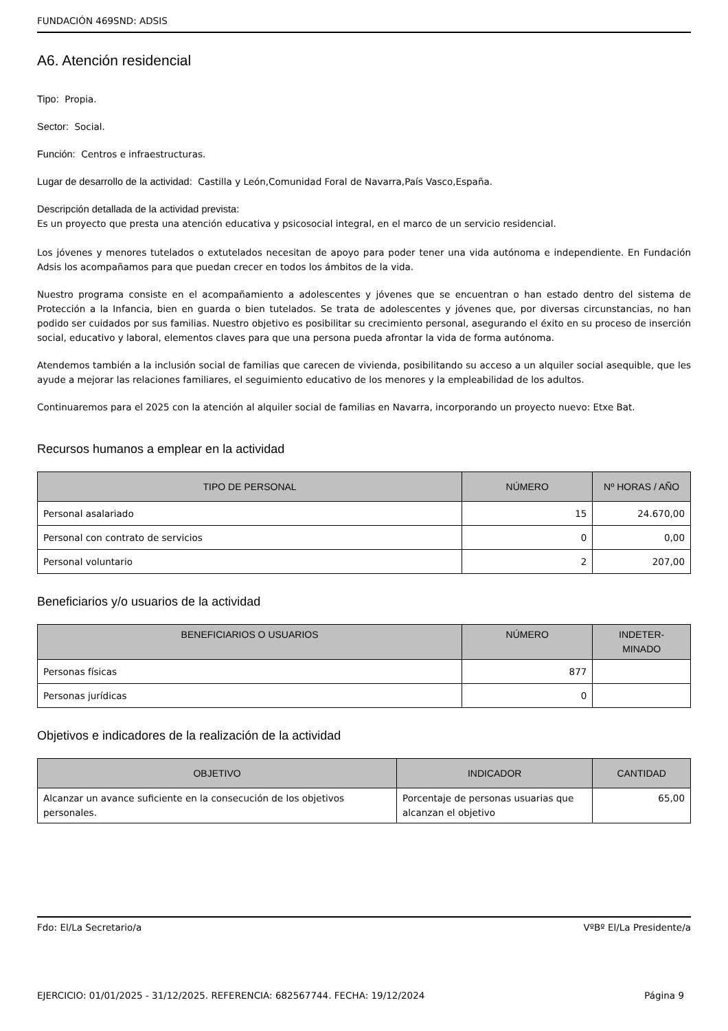FUNDACIÓN 469SND: ADSIS
A6. Atención residencial
Tipo: Propia.
Sector: Social.
Función: Centros e infraestructuras.
Lugar de desarrollo de la actividad: Castilla y León,Comunidad Foral de Navarra,País Vasco,España.
Descripción detallada de la actividad prevista:
Es un proyecto que presta una atención educativa y psicosocial integral, en el marco de un servicio residencial.
Los jóvenes y menores tutelados o extutelados necesitan de apoyo para poder tener una vida autónoma e independiente. En Fundación Adsis los acompañamos para que puedan crecer en todos los ámbitos de la vida.
Nuestro programa consiste en el acompañamiento a adolescentes y jóvenes que se encuentran o han estado dentro del sistema de Protección a la Infancia, bien en guarda o bien tutelados. Se trata de adolescentes y jóvenes que, por diversas circunstancias, no han podido ser cuidados por sus familias. Nuestro objetivo es posibilitar su crecimiento personal, asegurando el éxito en su proceso de inserción social, educativo y laboral, elementos claves para que una persona pueda afrontar la vida de forma autónoma.
Atendemos también a la inclusión social de familias que carecen de vivienda, posibilitando su acceso a un alquiler social asequible, que les ayude a mejorar las relaciones familiares, el seguimiento educativo de los menores y la empleabilidad de los adultos.
Continuaremos para el 2025 con la atención al alquiler social de familias en Navarra, incorporando un proyecto nuevo: Etxe Bat.
Recursos humanos a emplear en la actividad
| TIPO DE PERSONAL | NÚMERO | Nº HORAS / AÑO |
| --- | --- | --- |
| Personal asalariado | 15 | 24.670,00 |
| Personal con contrato de servicios | 0 | 0,00 |
| Personal voluntario | 2 | 207,00 |
Beneficiarios y/o usuarios de la actividad
| BENEFICIARIOS O USUARIOS | NÚMERO | INDETER- MINADO |
| --- | --- | --- |
| Personas físicas | 877 | |
| Personas jurídicas | 0 | |
Objetivos e indicadores de la realización de la actividad
| OBJETIVO | INDICADOR | CANTIDAD |
| --- | --- | --- |
| Alcanzar un avance suficiente en la consecución de los objetivos personales. | Porcentaje de personas usuarias que alcanzan el objetivo | 65,00 |
Fdo: El/La Secretario/a VºBº El/La Presidente/a
EJERCICIO: 01/01/2025 - 31/12/2025. REFERENCIA: 682567744. FECHA: 19/12/2024 Página 9